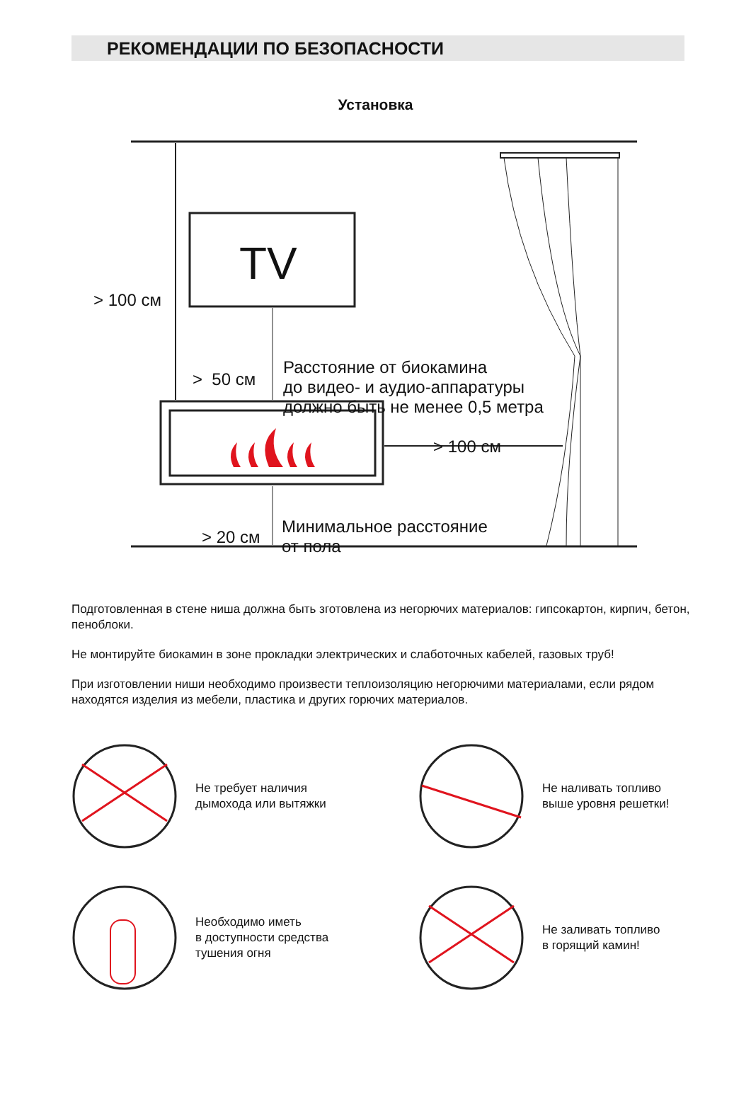РЕКОМЕНДАЦИИ ПО БЕЗОПАСНОСТИ
Установка
TV
> 100 см
> 50 см
Расстояние от биокамина
до видео- и аудио-аппаратуры
должно быть не менее 0,5 метра
> 100 см
> 20 см
Минимальное расстояние
от пола
Подготовленная в стене ниша должна быть зготовлена из негорючих материалов: гипсокартон, кирпич, бетон, пеноблоки.
Не монтируйте биокамин в зоне прокладки электрических и слаботочных кабелей, газовых труб!
При изготовлении ниши необходимо произвести теплоизоляцию негорючими материалами, если рядом находятся изделия из мебели, пластика и других горючих материалов.
Не требует наличия
дымохода или вытяжки
Не наливать топливо
выше уровня решетки!
Необходимо иметь
в доступности средства
тушения огня
Не заливать топливо
в горящий камин!